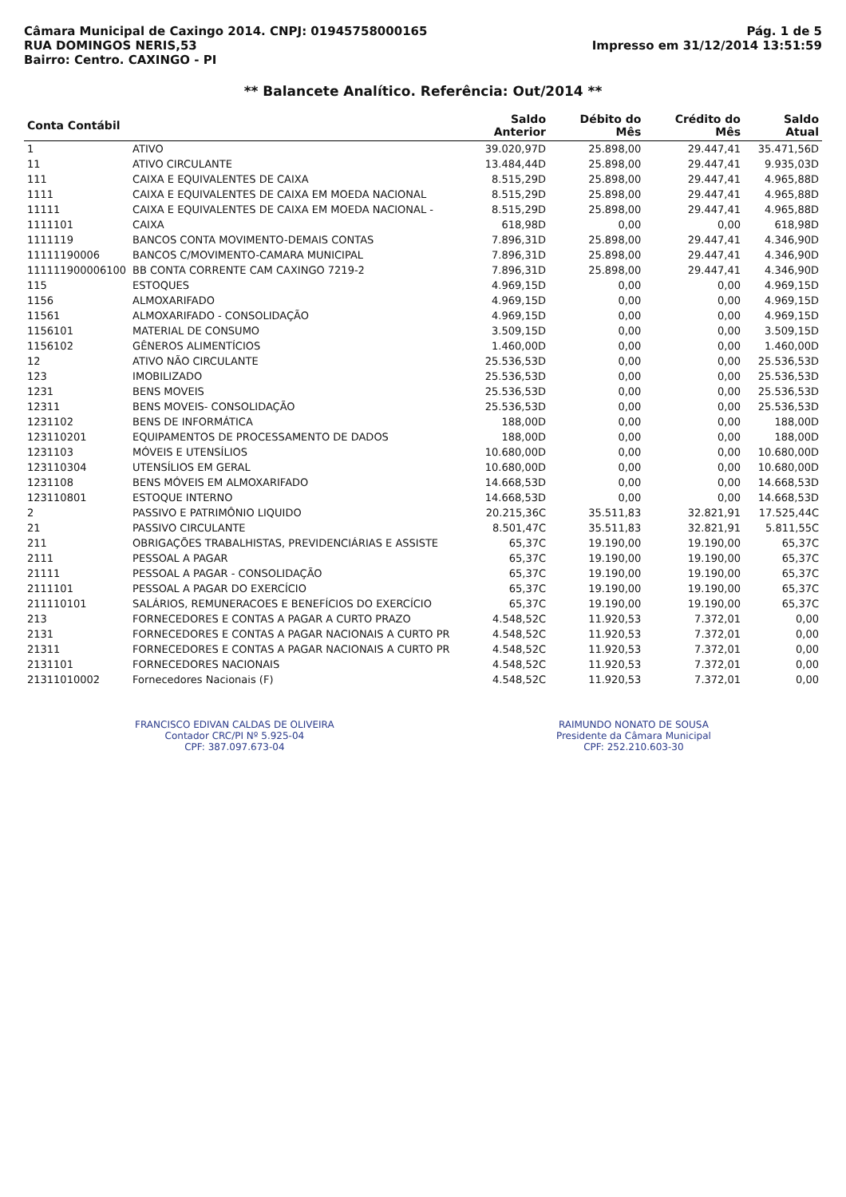Câmara Municipal de Caxingo 2014. CNPJ: 01945758000165
RUA DOMINGOS NERIS,53
Bairro: Centro. CAXINGO - PI
Pág. 1 de 5
Impresso em 31/12/2014 13:51:59
** Balancete Analítico. Referência: Out/2014 **
| Conta Contábil | | Saldo Anterior | Débito do Mês | Crédito do Mês | Saldo Atual |
| --- | --- | --- | --- | --- | --- |
| 1 | ATIVO | 39.020,97D | 25.898,00 | 29.447,41 | 35.471,56D |
| 11 | ATIVO CIRCULANTE | 13.484,44D | 25.898,00 | 29.447,41 | 9.935,03D |
| 111 | CAIXA E EQUIVALENTES DE CAIXA | 8.515,29D | 25.898,00 | 29.447,41 | 4.965,88D |
| 1111 | CAIXA E EQUIVALENTES DE CAIXA EM MOEDA NACIONAL | 8.515,29D | 25.898,00 | 29.447,41 | 4.965,88D |
| 11111 | CAIXA E EQUIVALENTES DE CAIXA EM MOEDA NACIONAL - | 8.515,29D | 25.898,00 | 29.447,41 | 4.965,88D |
| 1111101 | CAIXA | 618,98D | 0,00 | 0,00 | 618,98D |
| 1111119 | BANCOS CONTA MOVIMENTO-DEMAIS CONTAS | 7.896,31D | 25.898,00 | 29.447,41 | 4.346,90D |
| 11111190006 | BANCOS C/MOVIMENTO-CAMARA MUNICIPAL | 7.896,31D | 25.898,00 | 29.447,41 | 4.346,90D |
| 111111900006100 | BB CONTA CORRENTE CAM CAXINGO 7219-2 | 7.896,31D | 25.898,00 | 29.447,41 | 4.346,90D |
| 115 | ESTOQUES | 4.969,15D | 0,00 | 0,00 | 4.969,15D |
| 1156 | ALMOXARIFADO | 4.969,15D | 0,00 | 0,00 | 4.969,15D |
| 11561 | ALMOXARIFADO - CONSOLIDAÇÃO | 4.969,15D | 0,00 | 0,00 | 4.969,15D |
| 1156101 | MATERIAL DE CONSUMO | 3.509,15D | 0,00 | 0,00 | 3.509,15D |
| 1156102 | GÊNEROS ALIMENTÍCIOS | 1.460,00D | 0,00 | 0,00 | 1.460,00D |
| 12 | ATIVO NÃO CIRCULANTE | 25.536,53D | 0,00 | 0,00 | 25.536,53D |
| 123 | IMOBILIZADO | 25.536,53D | 0,00 | 0,00 | 25.536,53D |
| 1231 | BENS MOVEIS | 25.536,53D | 0,00 | 0,00 | 25.536,53D |
| 12311 | BENS MOVEIS- CONSOLIDAÇÃO | 25.536,53D | 0,00 | 0,00 | 25.536,53D |
| 1231102 | BENS DE INFORMÁTICA | 188,00D | 0,00 | 0,00 | 188,00D |
| 123110201 | EQUIPAMENTOS DE PROCESSAMENTO DE DADOS | 188,00D | 0,00 | 0,00 | 188,00D |
| 1231103 | MÓVEIS E UTENSÍLIOS | 10.680,00D | 0,00 | 0,00 | 10.680,00D |
| 123110304 | UTENSÍLIOS EM GERAL | 10.680,00D | 0,00 | 0,00 | 10.680,00D |
| 1231108 | BENS MÓVEIS EM ALMOXARIFADO | 14.668,53D | 0,00 | 0,00 | 14.668,53D |
| 123110801 | ESTOQUE INTERNO | 14.668,53D | 0,00 | 0,00 | 14.668,53D |
| 2 | PASSIVO E PATRIMÔNIO LIQUIDO | 20.215,36C | 35.511,83 | 32.821,91 | 17.525,44C |
| 21 | PASSIVO CIRCULANTE | 8.501,47C | 35.511,83 | 32.821,91 | 5.811,55C |
| 211 | OBRIGAÇÕES TRABALHISTAS, PREVIDENCIÁRIAS E ASSISTE | 65,37C | 19.190,00 | 19.190,00 | 65,37C |
| 2111 | PESSOAL A PAGAR | 65,37C | 19.190,00 | 19.190,00 | 65,37C |
| 21111 | PESSOAL A PAGAR - CONSOLIDAÇÃO | 65,37C | 19.190,00 | 19.190,00 | 65,37C |
| 2111101 | PESSOAL A PAGAR DO EXERCÍCIO | 65,37C | 19.190,00 | 19.190,00 | 65,37C |
| 211110101 | SALÁRIOS, REMUNERACOES E BENEFÍCIOS DO EXERCÍCIO | 65,37C | 19.190,00 | 19.190,00 | 65,37C |
| 213 | FORNECEDORES E CONTAS A PAGAR A CURTO PRAZO | 4.548,52C | 11.920,53 | 7.372,01 | 0,00 |
| 2131 | FORNECEDORES E CONTAS A PAGAR NACIONAIS A CURTO PR | 4.548,52C | 11.920,53 | 7.372,01 | 0,00 |
| 21311 | FORNECEDORES E CONTAS A PAGAR NACIONAIS A CURTO PR | 4.548,52C | 11.920,53 | 7.372,01 | 0,00 |
| 2131101 | FORNECEDORES NACIONAIS | 4.548,52C | 11.920,53 | 7.372,01 | 0,00 |
| 21311010002 | Fornecedores Nacionais (F) | 4.548,52C | 11.920,53 | 7.372,01 | 0,00 |
FRANCISCO EDIVAN CALDAS DE OLIVEIRA
Contador CRC/PI Nº 5.925-04
CPF: 387.097.673-04
RAIMUNDO NONATO DE SOUSA
Presidente da Câmara Municipal
CPF: 252.210.603-30